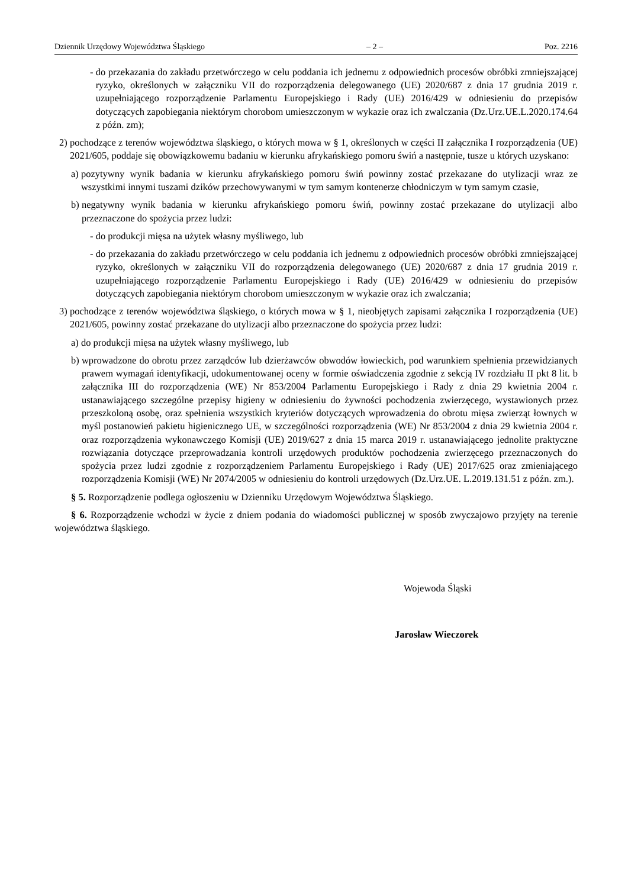Dziennik Urzędowy Województwa Śląskiego – 2 – Poz. 2216
- do przekazania do zakładu przetwórczego w celu poddania ich jednemu z odpowiednich procesów obróbki zmniejszającej ryzyko, określonych w załączniku VII do rozporządzenia delegowanego (UE) 2020/687 z dnia 17 grudnia 2019 r. uzupełniającego rozporządzenie Parlamentu Europejskiego i Rady (UE) 2016/429 w odniesieniu do przepisów dotyczących zapobiegania niektórym chorobom umieszczonym w wykazie oraz ich zwalczania (Dz.Urz.UE.L.2020.174.64 z późn. zm);
2) pochodzące z terenów województwa śląskiego, o których mowa w § 1, określonych w części II załącznika I rozporządzenia (UE) 2021/605, poddaje się obowiązkowemu badaniu w kierunku afrykańskiego pomoru świń a następnie, tusze u których uzyskano:
a) pozytywny wynik badania w kierunku afrykańskiego pomoru świń powinny zostać przekazane do utylizacji wraz ze wszystkimi innymi tuszami dzików przechowywanymi w tym samym kontenerze chłodniczym w tym samym czasie,
b) negatywny wynik badania w kierunku afrykańskiego pomoru świń, powinny zostać przekazane do utylizacji albo przeznaczone do spożycia przez ludzi:
- do produkcji mięsa na użytek własny myśliwego, lub
- do przekazania do zakładu przetwórczego w celu poddania ich jednemu z odpowiednich procesów obróbki zmniejszającej ryzyko, określonych w załączniku VII do rozporządzenia delegowanego (UE) 2020/687 z dnia 17 grudnia 2019 r. uzupełniającego rozporządzenie Parlamentu Europejskiego i Rady (UE) 2016/429 w odniesieniu do przepisów dotyczących zapobiegania niektórym chorobom umieszczonym w wykazie oraz ich zwalczania;
3) pochodzące z terenów województwa śląskiego, o których mowa w § 1, nieobjętych zapisami załącznika I rozporządzenia (UE) 2021/605, powinny zostać przekazane do utylizacji albo przeznaczone do spożycia przez ludzi:
a) do produkcji mięsa na użytek własny myśliwego, lub
b) wprowadzone do obrotu przez zarządców lub dzierżawców obwodów łowieckich, pod warunkiem spełnienia przewidzianych prawem wymagań identyfikacji, udokumentowanej oceny w formie oświadczenia zgodnie z sekcją IV rozdziału II pkt 8 lit. b załącznika III do rozporządzenia (WE) Nr 853/2004 Parlamentu Europejskiego i Rady z dnia 29 kwietnia 2004 r. ustanawiającego szczególne przepisy higieny w odniesieniu do żywności pochodzenia zwierzęcego, wystawionych przez przeszkoloną osobę, oraz spełnienia wszystkich kryteriów dotyczących wprowadzenia do obrotu mięsa zwierząt łownych w myśl postanowień pakietu higienicznego UE, w szczególności rozporządzenia (WE) Nr 853/2004 z dnia 29 kwietnia 2004 r. oraz rozporządzenia wykonawczego Komisji (UE) 2019/627 z dnia 15 marca 2019 r. ustanawiającego jednolite praktyczne rozwiązania dotyczące przeprowadzania kontroli urzędowych produktów pochodzenia zwierzęcego przeznaczonych do spożycia przez ludzi zgodnie z rozporządzeniem Parlamentu Europejskiego i Rady (UE) 2017/625 oraz zmieniającego rozporządzenia Komisji (WE) Nr 2074/2005 w odniesieniu do kontroli urzędowych (Dz.Urz.UE. L.2019.131.51 z późn. zm.).
§ 5. Rozporządzenie podlega ogłoszeniu w Dzienniku Urzędowym Województwa Śląskiego.
§ 6. Rozporządzenie wchodzi w życie z dniem podania do wiadomości publicznej w sposób zwyczajowo przyjęty na terenie województwa śląskiego.
Wojewoda Śląski
Jarosław Wieczorek